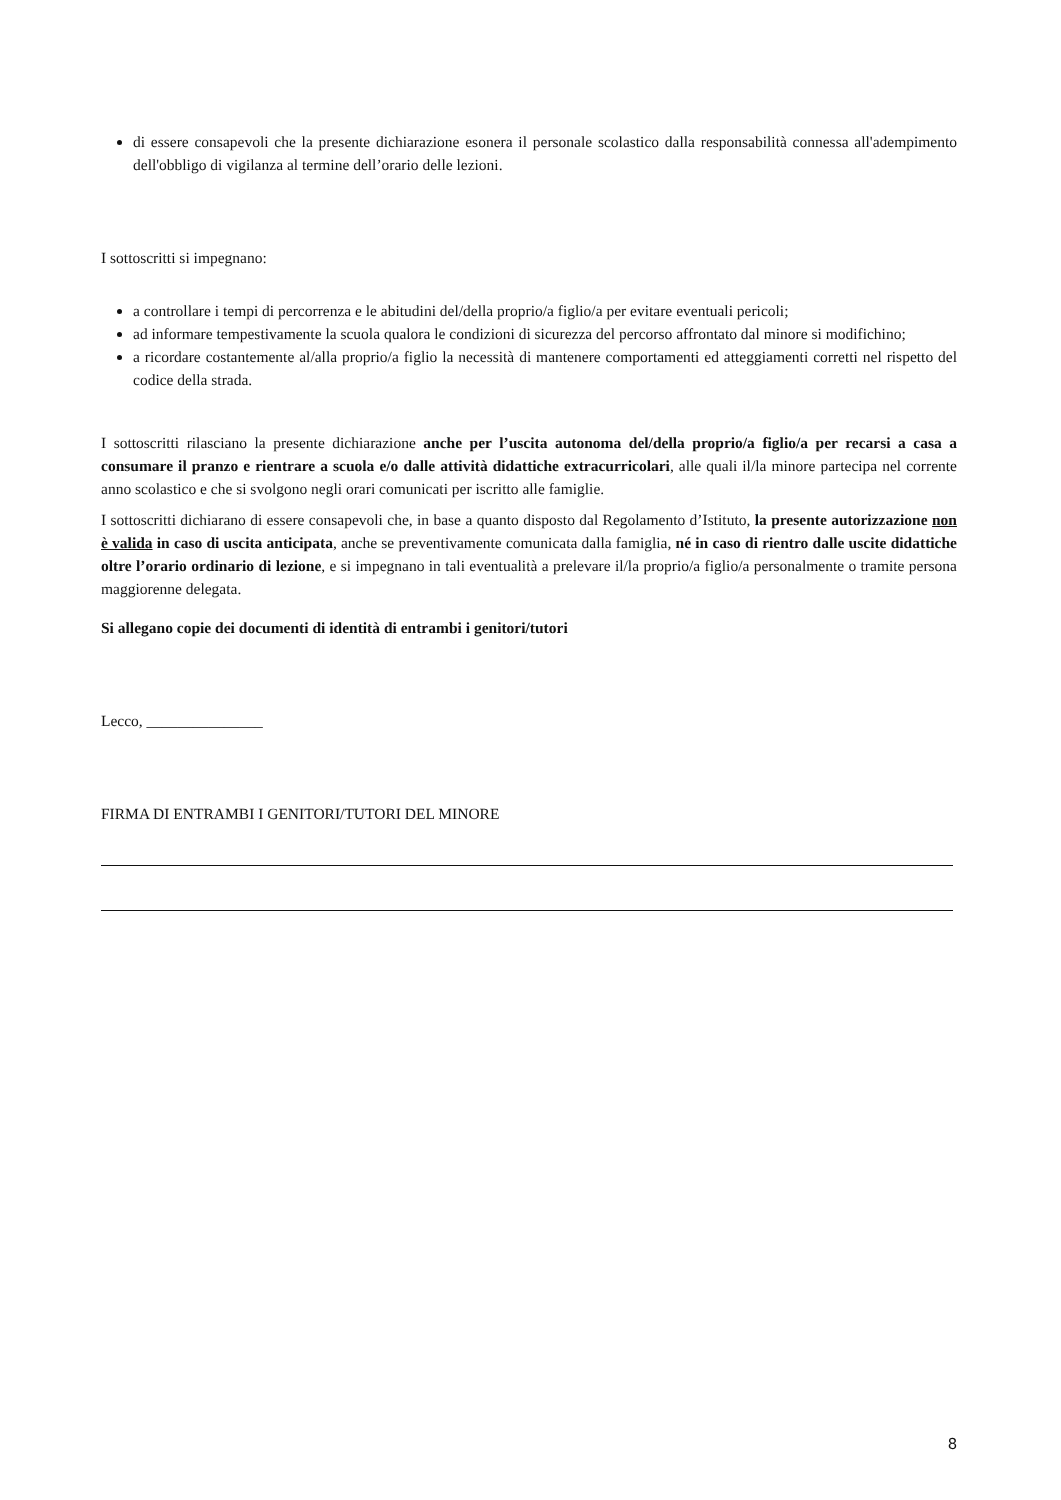di essere consapevoli che la presente dichiarazione esonera il personale scolastico dalla responsabilità connessa all'adempimento dell'obbligo di vigilanza al termine dell’orario delle lezioni.
I sottoscritti si impegnano:
a controllare i tempi di percorrenza e le abitudini del/della proprio/a figlio/a per evitare eventuali pericoli;
ad informare tempestivamente la scuola qualora le condizioni di sicurezza del percorso affrontato dal minore si modifichino;
a ricordare costantemente al/alla proprio/a figlio la necessità di mantenere comportamenti ed atteggiamenti corretti nel rispetto del codice della strada.
I sottoscritti rilasciano la presente dichiarazione anche per l’uscita autonoma del/della proprio/a figlio/a per recarsi a casa a consumare il pranzo e rientrare a scuola e/o dalle attività didattiche extracurricolari, alle quali il/la minore partecipa nel corrente anno scolastico e che si svolgono negli orari comunicati per iscritto alle famiglie.
I sottoscritti dichiarano di essere consapevoli che, in base a quanto disposto dal Regolamento d’Istituto, la presente autorizzazione non è valida in caso di uscita anticipata, anche se preventivamente comunicata dalla famiglia, né in caso di rientro dalle uscite didattiche oltre l’orario ordinario di lezione, e si impegnano in tali eventualità a prelevare il/la proprio/a figlio/a personalmente o tramite persona maggiorenne delegata.
Si allegano copie dei documenti di identità di entrambi i genitori/tutori
Lecco, _______________
FIRMA DI ENTRAMBI I GENITORI/TUTORI DEL MINORE
8